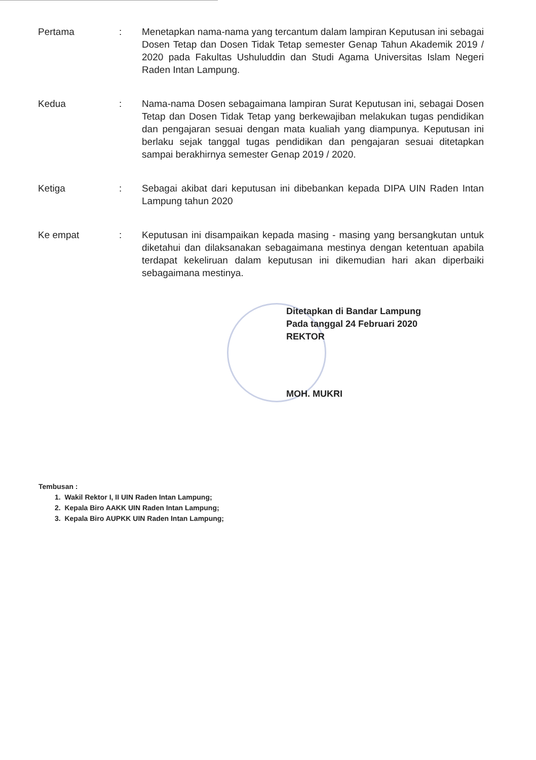| Pertama | : | Menetapkan nama-nama yang tercantum dalam lampiran Keputusan ini sebagai Dosen Tetap dan Dosen Tidak Tetap semester Genap Tahun Akademik 2019 / 2020 pada Fakultas Ushuluddin dan Studi Agama Universitas Islam Negeri Raden Intan Lampung. |
| Kedua | : | Nama-nama Dosen sebagaimana lampiran Surat Keputusan ini, sebagai Dosen Tetap dan Dosen Tidak Tetap yang berkewajiban melakukan tugas pendidikan dan pengajaran sesuai dengan mata kualiah yang diampunya. Keputusan ini berlaku sejak tanggal tugas pendidikan dan pengajaran sesuai ditetapkan sampai berakhirnya semester Genap 2019 / 2020. |
| Ketiga | : | Sebagai akibat dari keputusan ini dibebankan kepada DIPA UIN Raden Intan Lampung tahun 2020 |
| Ke empat | : | Keputusan ini disampaikan kepada masing - masing yang bersangkutan untuk diketahui dan dilaksanakan sebagaimana mestinya dengan ketentuan apabila terdapat kekeliruan dalam keputusan ini dikemudian hari akan diperbaiki sebagaimana mestinya. |
Ditetapkan di Bandar Lampung
Pada tanggal 24 Februari 2020
REKTOR
MOH. MUKRI
Tembusan :
1. Wakil Rektor I, II UIN Raden Intan Lampung;
2. Kepala Biro AAKK UIN Raden Intan Lampung;
3. Kepala Biro AUPKK UIN Raden Intan Lampung;